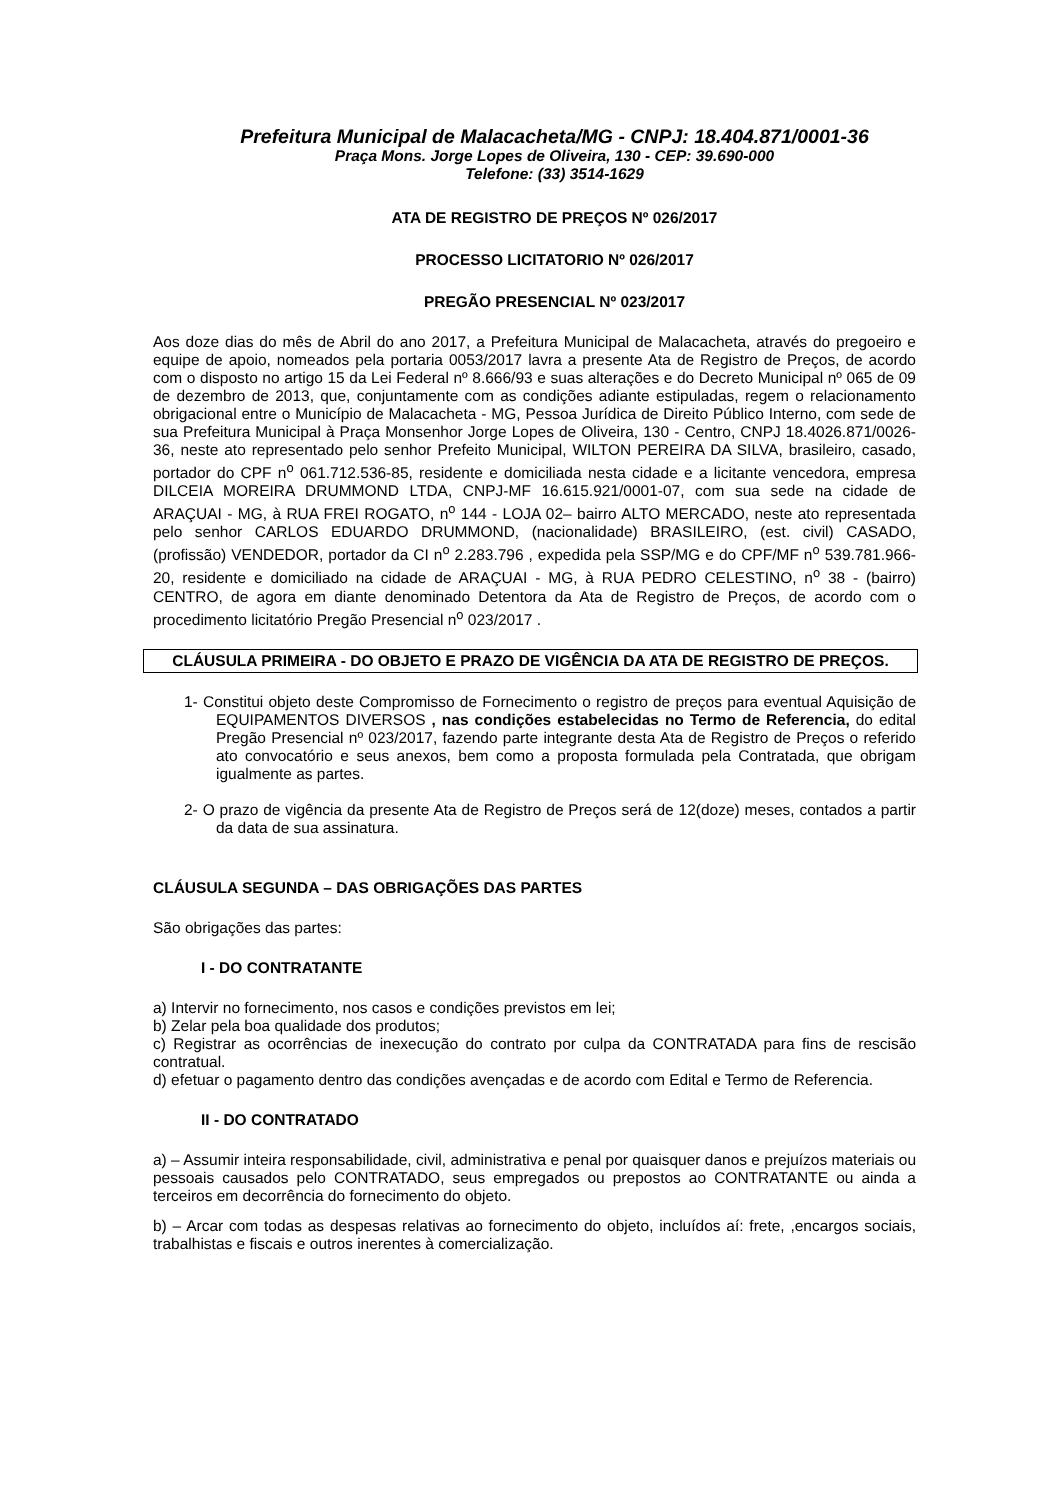Prefeitura Municipal de Malacacheta/MG - CNPJ: 18.404.871/0001-36
Praça Mons. Jorge Lopes de Oliveira, 130 - CEP: 39.690-000
Telefone: (33) 3514-1629
ATA DE REGISTRO DE PREÇOS Nº 026/2017
PROCESSO LICITATORIO Nº 026/2017
PREGÃO PRESENCIAL Nº 023/2017
Aos doze dias do mês de Abril do ano 2017, a Prefeitura Municipal de Malacacheta, através do pregoeiro e equipe de apoio, nomeados pela portaria 0053/2017 lavra a presente Ata de Registro de Preços, de acordo com o disposto no artigo 15 da Lei Federal nº 8.666/93 e suas alterações e do Decreto Municipal nº 065 de 09 de dezembro de 2013, que, conjuntamente com as condições adiante estipuladas, regem o relacionamento obrigacional entre o Município de Malacacheta - MG, Pessoa Jurídica de Direito Público Interno, com sede de sua Prefeitura Municipal à Praça Monsenhor Jorge Lopes de Oliveira, 130 - Centro, CNPJ 18.4026.871/0026-36, neste ato representado pelo senhor Prefeito Municipal, WILTON PEREIRA DA SILVA, brasileiro, casado, portador do CPF n<sup>o</sup> 061.712.536-85, residente e domiciliada nesta cidade e a licitante vencedora, empresa DILCEIA MOREIRA DRUMMOND LTDA, CNPJ-MF 16.615.921/0001-07, com sua sede na cidade de ARAÇUAI - MG, à RUA FREI ROGATO, n<sup>o</sup> 144 - LOJA 02– bairro ALTO MERCADO, neste ato representada pelo senhor CARLOS EDUARDO DRUMMOND, (nacionalidade) BRASILEIRO, (est. civil) CASADO, (profissão) VENDEDOR, portador da CI n<sup>o</sup> 2.283.796 , expedida pela SSP/MG e do CPF/MF n<sup>o</sup> 539.781.966-20, residente e domiciliado na cidade de ARAÇUAI - MG, à RUA PEDRO CELESTINO, n<sup>o</sup> 38 - (bairro) CENTRO, de agora em diante denominado Detentora da Ata de Registro de Preços, de acordo com o procedimento licitatório Pregão Presencial n<sup>o</sup> 023/2017 .
CLÁUSULA PRIMEIRA - DO OBJETO E PRAZO DE VIGÊNCIA DA ATA DE REGISTRO DE PREÇOS.
1- Constitui objeto deste Compromisso de Fornecimento o registro de preços para eventual Aquisição de EQUIPAMENTOS DIVERSOS , nas condições estabelecidas no Termo de Referencia, do edital Pregão Presencial nº 023/2017, fazendo parte integrante desta Ata de Registro de Preços o referido ato convocatório e seus anexos, bem como a proposta formulada pela Contratada, que obrigam igualmente as partes.
2- O prazo de vigência da presente Ata de Registro de Preços será de 12(doze) meses, contados a partir da data de sua assinatura.
CLÁUSULA SEGUNDA – DAS OBRIGAÇÕES DAS PARTES
São obrigações das partes:
I - DO CONTRATANTE
a) Intervir no fornecimento, nos casos e condições previstos em lei;
b) Zelar pela boa qualidade dos produtos;
c) Registrar as ocorrências de inexecução do contrato por culpa da CONTRATADA para fins de rescisão contratual.
d) efetuar o pagamento dentro das condições avençadas e de acordo com Edital e Termo de Referencia.
II - DO CONTRATADO
a) – Assumir inteira responsabilidade, civil, administrativa e penal por quaisquer danos e prejuízos materiais ou pessoais causados pelo CONTRATADO, seus empregados ou prepostos ao CONTRATANTE ou ainda a terceiros em decorrência do fornecimento do objeto.
b) – Arcar com todas as despesas relativas ao fornecimento do objeto, incluídos aí: frete, ,encargos sociais, trabalhistas e fiscais e outros inerentes à comercialização.